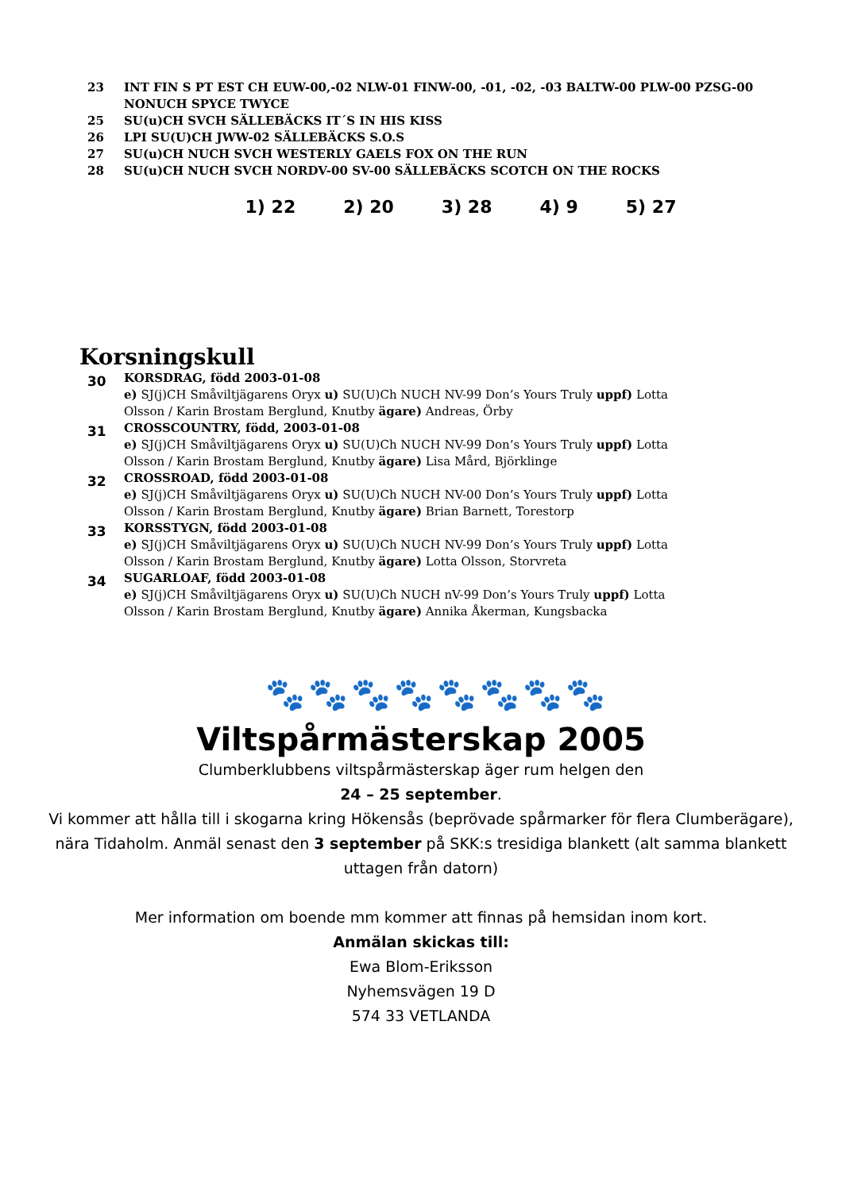23 INT FIN S PT EST CH EUW-00,-02 NLW-01 FINW-00, -01, -02, -03 BALTW-00 PLW-00 PZSG-00 NONUCH SPYCE TWYCE
25 SU(u)CH SVCH SÄLLEBÄCKS IT´S IN HIS KISS
26 LPI SU(U)CH JWW-02 SÄLLEBÄCKS S.O.S
27 SU(u)CH NUCH SVCH WESTERLY GAELS FOX ON THE RUN
28 SU(u)CH NUCH SVCH NORDV-00 SV-00 SÄLLEBÄCKS SCOTCH ON THE ROCKS
1) 22 2) 20 3) 28 4) 9 5) 27
Korsningskull
30
KORSDRAG, född 2003-01-08
e) SJ(j)CH Småviltjägarens Oryx u) SU(U)Ch NUCH NV-99 Don’s Yours Truly uppf) Lotta Olsson / Karin Brostam Berglund, Knutby ägare) Andreas, Örby
31
CROSSCOUNTRY, född, 2003-01-08
e) SJ(j)CH Småviltjägarens Oryx u) SU(U)Ch NUCH NV-99 Don’s Yours Truly uppf) Lotta Olsson / Karin Brostam Berglund, Knutby ägare) Lisa Mård, Björklinge
32
CROSSROAD, född 2003-01-08
e) SJ(j)CH Småviltjägarens Oryx u) SU(U)Ch NUCH NV-00 Don’s Yours Truly uppf) Lotta Olsson / Karin Brostam Berglund, Knutby ägare) Brian Barnett, Torestorp
33
KORSSTYGN, född 2003-01-08
e) SJ(j)CH Småviltjägarens Oryx u) SU(U)Ch NUCH NV-99 Don’s Yours Truly uppf) Lotta Olsson / Karin Brostam Berglund, Knutby ägare) Lotta Olsson, Storvreta
34
SUGARLOAF, född 2003-01-08
e) SJ(j)CH Småviltjägarens Oryx u) SU(U)Ch NUCH nV-99 Don’s Yours Truly uppf) Lotta Olsson / Karin Brostam Berglund, Knutby ägare) Annika Åkerman, Kungsbacka
🐾🐾🐾🐾🐾🐾🐾🐾
Viltspårmästerskap 2005
Clumberklubbens viltspårmästerskap äger rum helgen den
24 – 25 september.
Vi kommer att hålla till i skogarna kring Hökensås (beprövade spårmarker för flera Clumberägare), nära Tidaholm. Anmäl senast den 3 september på SKK:s tresidiga blankett (alt samma blankett uttagen från datorn)
Mer information om boende mm kommer att finnas på hemsidan inom kort.
Anmälan skickas till:
Ewa Blom-Eriksson
Nyhemsvägen 19 D
574 33 VETLANDA